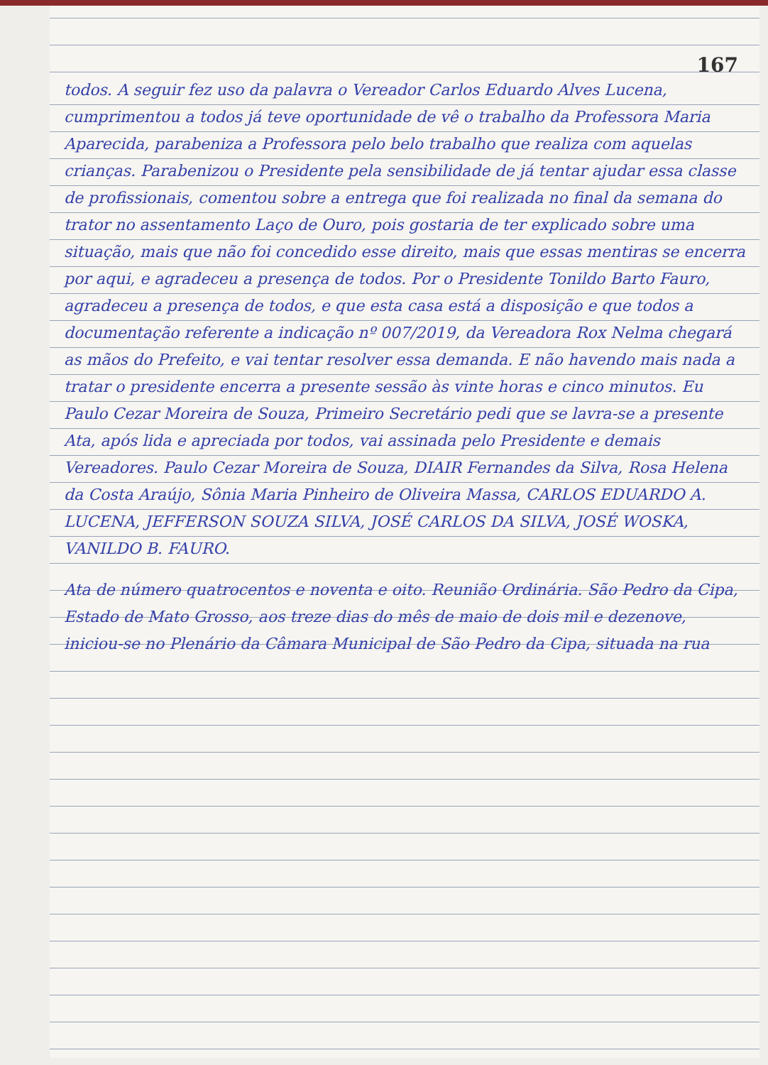167
todos. A seguir fez uso da palavra o Vereador Carlos Eduardo Alves Lucena, cumprimentou a todos já teve oportunidade de vê o trabalho da Professora Maria Aparecida, parabeniza a Professora pelo belo trabalho que realiza com aquelas crianças. Parabenizou o Presidente pela sensibilidade de já tentar ajudar essa classe de profissionais, comentou sobre a entrega que foi realizada no final da semana do trator no assentamento Laço de Ouro, pois gostaria de ter explicado sobre uma situação, mais que não foi concedido esse direito, mais que essas mentiras se encerra por aqui, e agradeceu a presença de todos. Por o Presidente Tonildo Barto Fauro, agradeceu a presença de todos, e que esta casa está a disposição e que todos a documentação referente a indicação nº 007/2019, da Vereadora Rox Nelma chegará as mãos do Prefeito, e vai tentar resolver essa demanda. E não havendo mais nada a tratar o presidente encerra a presente sessão às vinte horas e cinco minutos. Eu Paulo Cezar Moreira de Souza, Primeiro Secretário pedi que se lavra-se a presente Ata, após lida e apreciada por todos, vai assinada pelo Presidente e demais Vereadores. Paulo Cezar Moreira de Souza, DIAIR Fernandes da Silva, Rosa Helena da Costa Araújo, Sônia Maria Pinheiro de Oliveira Massa, CARLOS EDUARDO A. LUCENA, JEFFERSON SOUZA SILVA, JOSÉ CARLOS DA SILVA, JOSÉ WOSKA, VANILDO B. FAURO.
Ata de número quatrocentos e noventa e oito. Reunião Ordinária. São Pedro da Cipa, Estado de Mato Grosso, aos treze dias do mês de maio de dois mil e dezenove, iniciou-se no Plenário da Câmara Municipal de São Pedro da Cipa, situada na rua